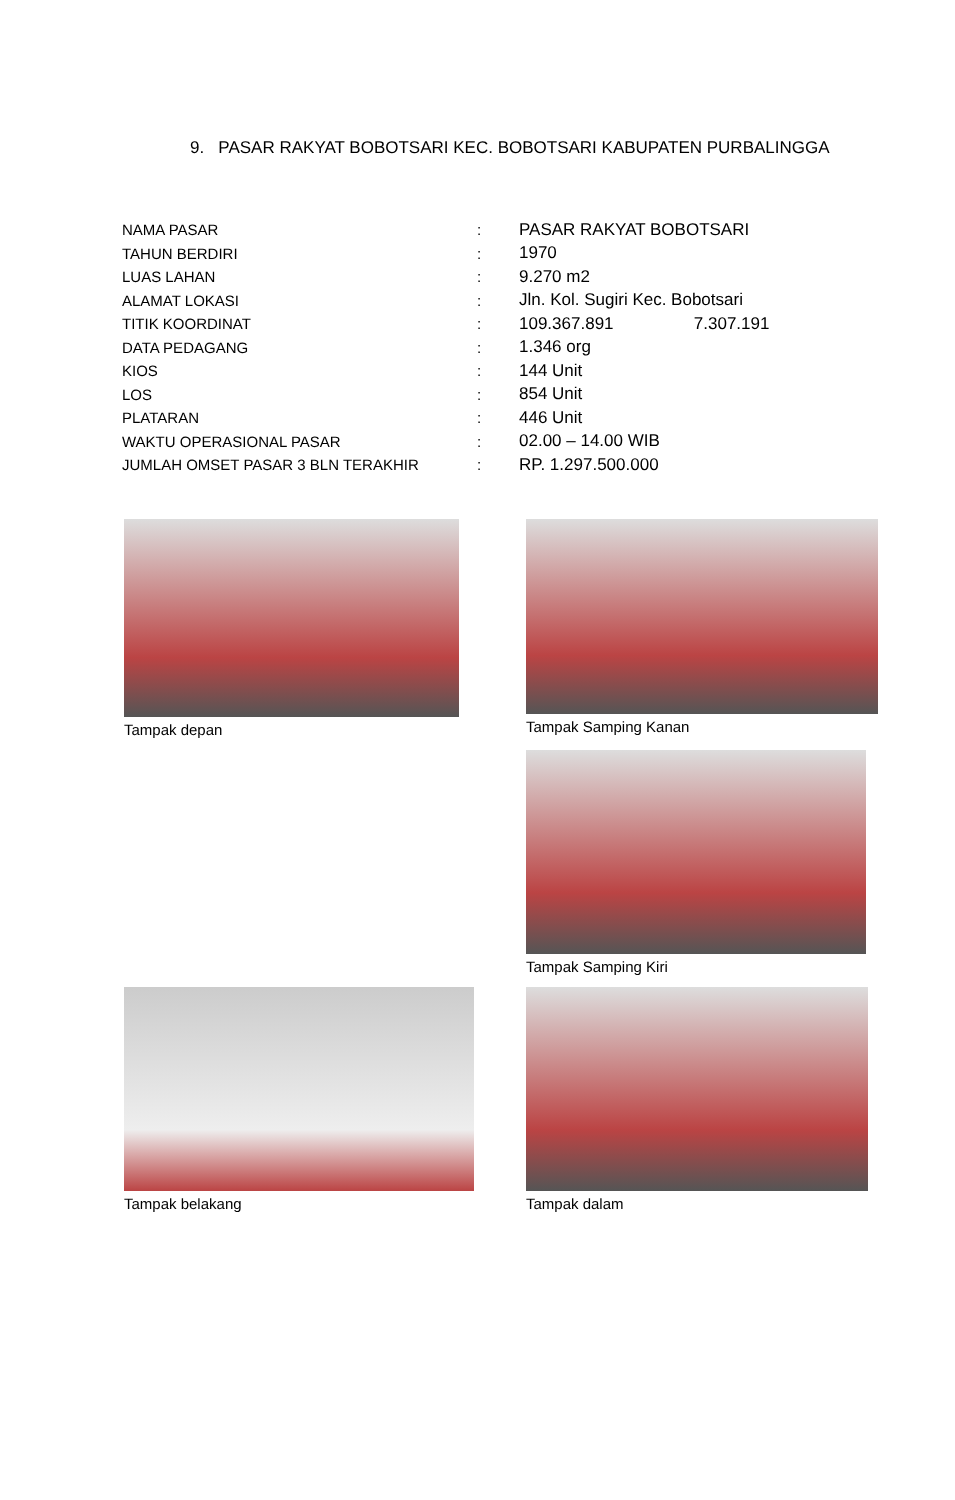9. PASAR RAKYAT BOBOTSARI KEC. BOBOTSARI KABUPATEN PURBALINGGA
| NAMA PASAR | : | PASAR RAKYAT BOBOTSARI |
| TAHUN BERDIRI | : | 1970 |
| LUAS LAHAN | : | 9.270 m2 |
| ALAMAT LOKASI | : | Jln. Kol. Sugiri Kec. Bobotsari |
| TITIK KOORDINAT | : | 109.367.891 7.307.191 |
| DATA PEDAGANG | : | 1.346 org |
| KIOS | : | 144 Unit |
| LOS | : | 854 Unit |
| PLATARAN | : | 446 Unit |
| WAKTU OPERASIONAL PASAR | : | 02.00 – 14.00 WIB |
| JUMLAH OMSET PASAR 3 BLN TERAKHIR | : | RP. 1.297.500.000 |
Tampak depan Tampak Samping Kanan
Tampak Samping Kiri
Tampak belakang Tampak dalam